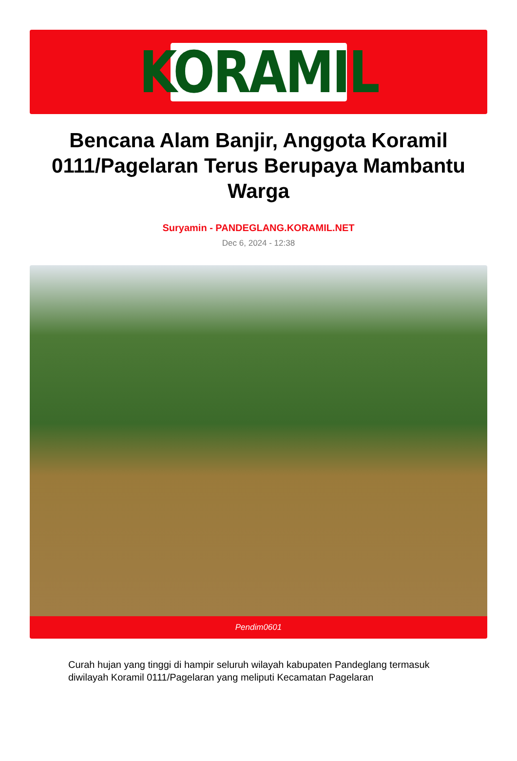KORAMIL
Bencana Alam Banjir, Anggota Koramil 0111/Pagelaran Terus Berupaya Mambantu Warga
Suryamin - PANDEGLANG.KORAMIL.NET
Dec 6, 2024 - 12:38
Pendim0601
Curah hujan yang tinggi di hampir seluruh wilayah kabupaten Pandeglang termasuk diwilayah Koramil 0111/Pagelaran yang meliputi Kecamatan Pagelaran